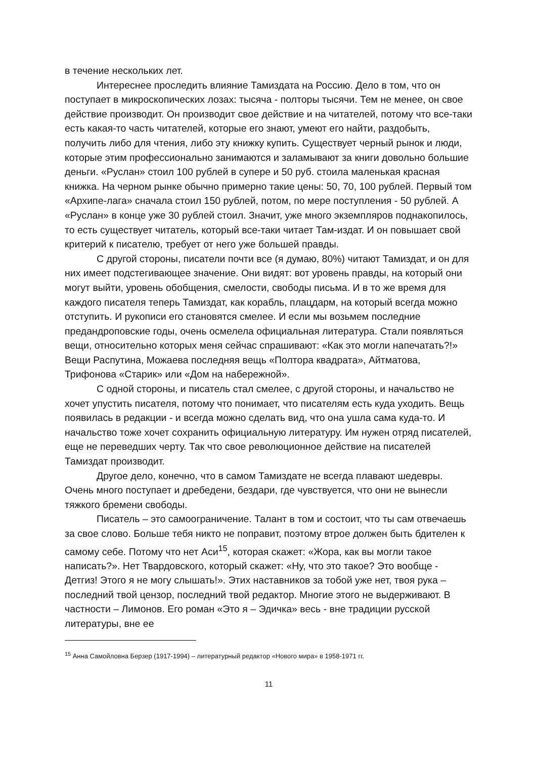в течение нескольких лет.
Интереснее проследить влияние Тамиздата на Россию. Дело в том, что он поступает в микроскопических лозах: тысяча - полторы тысячи. Тем не менее, он свое действие производит. Он производит свое действие и на читателей, потому что все-таки есть какая-то часть читателей, которые его знают, умеют его найти, раздобыть, получить либо для чтения, либо эту книжку купить. Существует черный рынок и люди, которые этим профессионально занимаются и заламывают за книги довольно большие деньги. «Руслан» стоил 100 рублей в супере и 50 руб. стоила маленькая красная книжка. На черном рынке обычно примерно такие цены: 50, 70, 100 рублей. Первый том «Архипе-лага» сначала стоил 150 рублей, потом, по мере поступления - 50 рублей. А «Руслан» в конце уже 30 рублей стоил. Значит, уже много экземпляров поднакопилось, то есть существует читатель, который все-таки читает Там-издат. И он повышает свой критерий к писателю, требует от него уже большей правды.
С другой стороны, писатели почти все (я думаю, 80%) читают Тамиздат, и он для них имеет подстегивающее значение. Они видят: вот уровень правды, на который они могут выйти, уровень обобщения, смелости, свободы письма. И в то же время для каждого писателя теперь Тамиздат, как корабль, плацдарм, на который всегда можно отступить. И рукописи его становятся смелее. И если мы возьмем последние предандроповские годы, очень осмелела официальная литература. Стали появляться вещи, относительно которых меня сейчас спрашивают: «Как это могли напечатать?!» Вещи Распутина, Можаева последняя вещь «Полтора квадрата», Айтматова, Трифонова «Старик» или «Дом на набережной».
С одной стороны, и писатель стал смелее, с другой стороны, и начальство не хочет упустить писателя, потому что понимает, что писателям есть куда уходить. Вещь появилась в редакции - и всегда можно сделать вид, что она ушла сама куда-то. И начальство тоже хочет сохранить официальную литературу. Им нужен отряд писателей, еще не переведших черту. Так что свое революционное действие на писателей Тамиздат производит.
Другое дело, конечно, что в самом Тамиздате не всегда плавают шедевры. Очень много поступает и дребедени, бездари, где чувствуется, что они не вынесли тяжкого бремени свободы.
Писатель – это самоограничение. Талант в том и состоит, что ты сам отвечаешь за свое слово. Больше тебя никто не поправит, поэтому втрое должен быть бдителен к самому себе. Потому что нет Аси<sup>15</sup>, которая скажет: «Жора, как вы могли такое написать?». Нет Твардовского, который скажет: «Ну, что это такое? Это вообще - Детгиз! Этого я не могу слышать!». Этих наставников за тобой уже нет, твоя рука – последний твой цензор, последний твой редактор. Многие этого не выдерживают. В частности – Лимонов. Его роман «Это я – Эдичка» весь - вне традиции русской литературы, вне ее
<sup>15</sup> Анна Самойловна Берзер (1917-1994) – литературный редактор «Нового мира» в 1958-1971 гг.
11